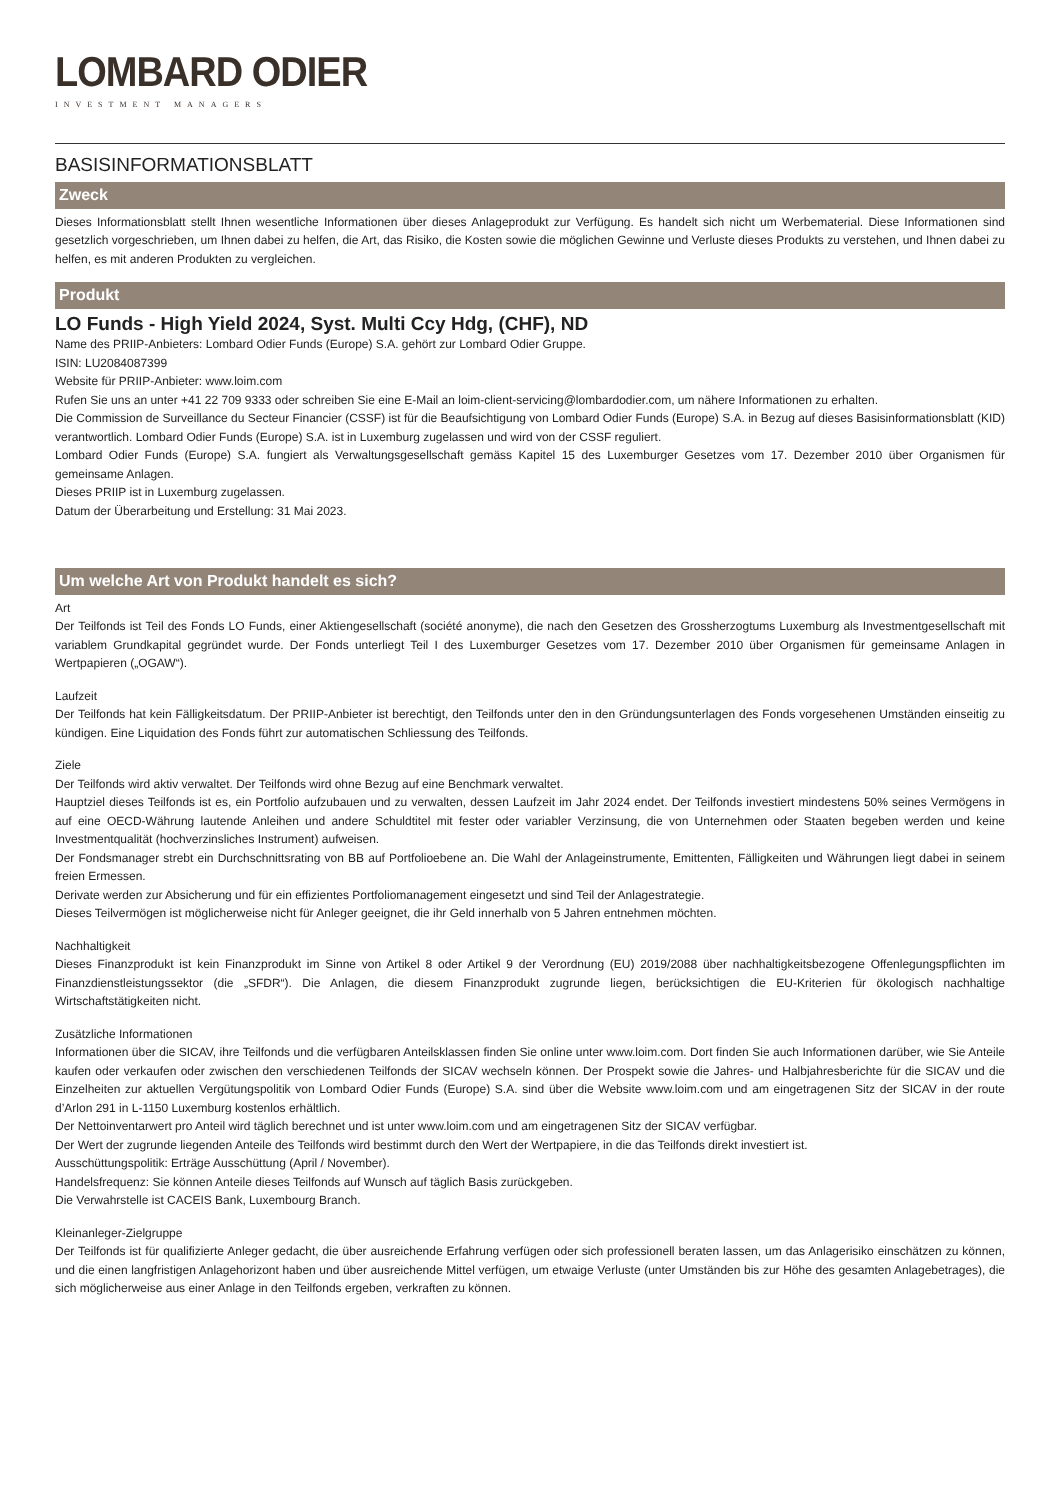LOMBARD ODIER
INVESTMENT MANAGERS
BASISINFORMATIONSBLATT
Zweck
Dieses Informationsblatt stellt Ihnen wesentliche Informationen über dieses Anlageprodukt zur Verfügung. Es handelt sich nicht um Werbematerial. Diese Informationen sind gesetzlich vorgeschrieben, um Ihnen dabei zu helfen, die Art, das Risiko, die Kosten sowie die möglichen Gewinne und Verluste dieses Produkts zu verstehen, und Ihnen dabei zu helfen, es mit anderen Produkten zu vergleichen.
Produkt
LO Funds - High Yield 2024, Syst. Multi Ccy Hdg, (CHF), ND
Name des PRIIP-Anbieters: Lombard Odier Funds (Europe) S.A. gehört zur Lombard Odier Gruppe.
ISIN: LU2084087399
Website für PRIIP-Anbieter: www.loim.com
Rufen Sie uns an unter +41 22 709 9333 oder schreiben Sie eine E-Mail an loim-client-servicing@lombardodier.com, um nähere Informationen zu erhalten.
Die Commission de Surveillance du Secteur Financier (CSSF) ist für die Beaufsichtigung von Lombard Odier Funds (Europe) S.A. in Bezug auf dieses Basisinformationsblatt (KID) verantwortlich. Lombard Odier Funds (Europe) S.A. ist in Luxemburg zugelassen und wird von der CSSF reguliert.
Lombard Odier Funds (Europe) S.A. fungiert als Verwaltungsgesellschaft gemäss Kapitel 15 des Luxemburger Gesetzes vom 17. Dezember 2010 über Organismen für gemeinsame Anlagen.
Dieses PRIIP ist in Luxemburg zugelassen.
Datum der Überarbeitung und Erstellung: 31 Mai 2023.
Um welche Art von Produkt handelt es sich?
Art
Der Teilfonds ist Teil des Fonds LO Funds, einer Aktiengesellschaft (société anonyme), die nach den Gesetzen des Grossherzogtums Luxemburg als Investmentgesellschaft mit variablem Grundkapital gegründet wurde. Der Fonds unterliegt Teil I des Luxemburger Gesetzes vom 17. Dezember 2010 über Organismen für gemeinsame Anlagen in Wertpapieren („OGAW“).
Laufzeit
Der Teilfonds hat kein Fälligkeitsdatum. Der PRIIP-Anbieter ist berechtigt, den Teilfonds unter den in den Gründungsunterlagen des Fonds vorgesehenen Umständen einseitig zu kündigen. Eine Liquidation des Fonds führt zur automatischen Schliessung des Teilfonds.
Ziele
Der Teilfonds wird aktiv verwaltet. Der Teilfonds wird ohne Bezug auf eine Benchmark verwaltet.
Hauptziel dieses Teilfonds ist es, ein Portfolio aufzubauen und zu verwalten, dessen Laufzeit im Jahr 2024 endet. Der Teilfonds investiert mindestens 50% seines Vermögens in auf eine OECD-Währung lautende Anleihen und andere Schuldtitel mit fester oder variabler Verzinsung, die von Unternehmen oder Staaten begeben werden und keine Investmentqualität (hochverzinsliches Instrument) aufweisen.
Der Fondsmanager strebt ein Durchschnittsrating von BB auf Portfolioebene an. Die Wahl der Anlageinstrumente, Emittenten, Fälligkeiten und Währungen liegt dabei in seinem freien Ermessen.
Derivate werden zur Absicherung und für ein effizientes Portfoliomanagement eingesetzt und sind Teil der Anlagestrategie.
Dieses Teilvermögen ist möglicherweise nicht für Anleger geeignet, die ihr Geld innerhalb von 5 Jahren entnehmen möchten.
Nachhaltigkeit
Dieses Finanzprodukt ist kein Finanzprodukt im Sinne von Artikel 8 oder Artikel 9 der Verordnung (EU) 2019/2088 über nachhaltigkeitsbezogene Offenlegungspflichten im Finanzdienstleistungssektor (die „SFDR“). Die Anlagen, die diesem Finanzprodukt zugrunde liegen, berücksichtigen die EU-Kriterien für ökologisch nachhaltige Wirtschaftstätigkeiten nicht.
Zusätzliche Informationen
Informationen über die SICAV, ihre Teilfonds und die verfügbaren Anteilsklassen finden Sie online unter www.loim.com. Dort finden Sie auch Informationen darüber, wie Sie Anteile kaufen oder verkaufen oder zwischen den verschiedenen Teilfonds der SICAV wechseln können. Der Prospekt sowie die Jahres- und Halbjahresberichte für die SICAV und die Einzelheiten zur aktuellen Vergütungspolitik von Lombard Odier Funds (Europe) S.A. sind über die Website www.loim.com und am eingetragenen Sitz der SICAV in der route d’Arlon 291 in L-1150 Luxemburg kostenlos erhältlich.
Der Nettoinventarwert pro Anteil wird täglich berechnet und ist unter www.loim.com und am eingetragenen Sitz der SICAV verfügbar.
Der Wert der zugrunde liegenden Anteile des Teilfonds wird bestimmt durch den Wert der Wertpapiere, in die das Teilfonds direkt investiert ist.
Ausschüttungspolitik: Erträge Ausschüttung (April / November).
Handelsfrequenz: Sie können Anteile dieses Teilfonds auf Wunsch auf täglich Basis zurückgeben.
Die Verwahrstelle ist CACEIS Bank, Luxembourg Branch.
Kleinanleger-Zielgruppe
Der Teilfonds ist für qualifizierte Anleger gedacht, die über ausreichende Erfahrung verfügen oder sich professionell beraten lassen, um das Anlagerisiko einschätzen zu können, und die einen langfristigen Anlagehorizont haben und über ausreichende Mittel verfügen, um etwaige Verluste (unter Umständen bis zur Höhe des gesamten Anlagebetrages), die sich möglicherweise aus einer Anlage in den Teilfonds ergeben, verkraften zu können.